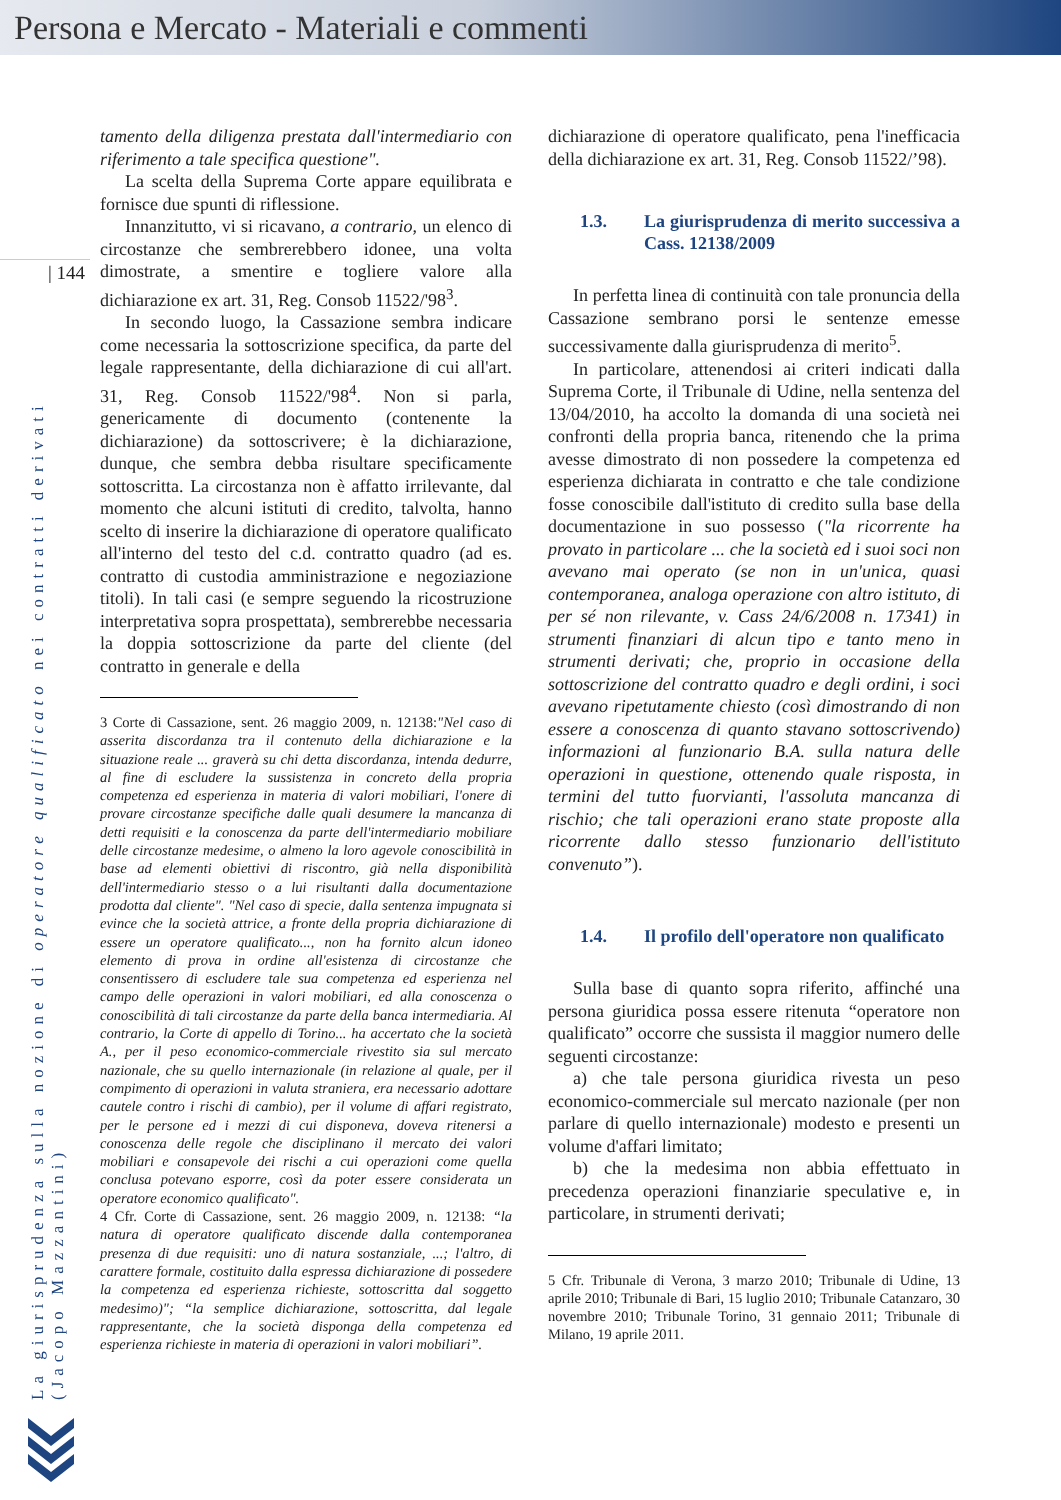Persona e Mercato - Materiali e commenti
| 144
La giurisprudenza sulla nozione di operatore qualificato nei contratti derivati (Jacopo Mazzantini)
tamento della diligenza prestata dall'intermediario con riferimento a tale specifica questione".
La scelta della Suprema Corte appare equilibrata e fornisce due spunti di riflessione.
Innanzitutto, vi si ricavano, a contrario, un elenco di circostanze che sembrerebbero idonee, una volta dimostrate, a smentire e togliere valore alla dichiarazione ex art. 31, Reg. Consob 11522/'98<sup>3</sup>.
In secondo luogo, la Cassazione sembra indicare come necessaria la sottoscrizione specifica, da parte del legale rappresentante, della dichiarazione di cui all'art. 31, Reg. Consob 11522/'98<sup>4</sup>. Non si parla, genericamente di documento (contenente la dichiarazione) da sottoscrivere; è la dichiarazione, dunque, che sembra debba risultare specificamente sottoscritta. La circostanza non è affatto irrilevante, dal momento che alcuni istituti di credito, talvolta, hanno scelto di inserire la dichiarazione di operatore qualificato all'interno del testo del c.d. contratto quadro (ad es. contratto di custodia amministrazione e negoziazione titoli). In tali casi (e sempre seguendo la ricostruzione interpretativa sopra prospettata), sembrerebbe necessaria la doppia sottoscrizione da parte del cliente (del contratto in generale e della
3 Corte di Cassazione, sent. 26 maggio 2009, n. 12138:"Nel caso di asserita discordanza tra il contenuto della dichiarazione e la situazione reale ... graverà su chi detta discordanza, intenda dedurre, al fine di escludere la sussistenza in concreto della propria competenza ed esperienza in materia di valori mobiliari, l'onere di provare circostanze specifiche dalle quali desumere la mancanza di detti requisiti e la conoscenza da parte dell'intermediario mobiliare delle circostanze medesime, o almeno la loro agevole conoscibilità in base ad elementi obiettivi di riscontro, già nella disponibilità dell'intermediario stesso o a lui risultanti dalla documentazione prodotta dal cliente". "Nel caso di specie, dalla sentenza impugnata si evince che la società attrice, a fronte della propria dichiarazione di essere un operatore qualificato..., non ha fornito alcun idoneo elemento di prova in ordine all'esistenza di circostanze che consentissero di escludere tale sua competenza ed esperienza nel campo delle operazioni in valori mobiliari, ed alla conoscenza o conoscibilità di tali circostanze da parte della banca intermediaria. Al contrario, la Corte di appello di Torino... ha accertato che la società A., per il peso economico-commerciale rivestito sia sul mercato nazionale, che su quello internazionale (in relazione al quale, per il compimento di operazioni in valuta straniera, era necessario adottare cautele contro i rischi di cambio), per il volume di affari registrato, per le persone ed i mezzi di cui disponeva, doveva ritenersi a conoscenza delle regole che disciplinano il mercato dei valori mobiliari e consapevole dei rischi a cui operazioni come quella conclusa potevano esporre, così da poter essere considerata un operatore economico qualificato".
4 Cfr. Corte di Cassazione, sent. 26 maggio 2009, n. 12138: “la natura di operatore qualificato discende dalla contemporanea presenza di due requisiti: uno di natura sostanziale, ...; l'altro, di carattere formale, costituito dalla espressa dichiarazione di possedere la competenza ed esperienza richieste, sottoscritta dal soggetto medesimo)"; “la semplice dichiarazione, sottoscritta, dal legale rappresentante, che la società disponga della competenza ed esperienza richieste in materia di operazioni in valori mobiliari”.
dichiarazione di operatore qualificato, pena l'inefficacia della dichiarazione ex art. 31, Reg. Consob 11522/’98).
1.3. La giurisprudenza di merito successiva a Cass. 12138/2009
In perfetta linea di continuità con tale pronuncia della Cassazione sembrano porsi le sentenze emesse successivamente dalla giurisprudenza di merito<sup>5</sup>.
In particolare, attenendosi ai criteri indicati dalla Suprema Corte, il Tribunale di Udine, nella sentenza del 13/04/2010, ha accolto la domanda di una società nei confronti della propria banca, ritenendo che la prima avesse dimostrato di non possedere la competenza ed esperienza dichiarata in contratto e che tale condizione fosse conoscibile dall'istituto di credito sulla base della documentazione in suo possesso ("la ricorrente ha provato in particolare ... che la società ed i suoi soci non avevano mai operato (se non in un'unica, quasi contemporanea, analoga operazione con altro istituto, di per sé non rilevante, v. Cass 24/6/2008 n. 17341) in strumenti finanziari di alcun tipo e tanto meno in strumenti derivati; che, proprio in occasione della sottoscrizione del contratto quadro e degli ordini, i soci avevano ripetutamente chiesto (così dimostrando di non essere a conoscenza di quanto stavano sottoscrivendo) informazioni al funzionario B.A. sulla natura delle operazioni in questione, ottenendo quale risposta, in termini del tutto fuorvianti, l'assoluta mancanza di rischio; che tali operazioni erano state proposte alla ricorrente dallo stesso funzionario dell'istituto convenuto”).
1.4. Il profilo dell'operatore non qualificato
Sulla base di quanto sopra riferito, affinché una persona giuridica possa essere ritenuta “operatore non qualificato” occorre che sussista il maggior numero delle seguenti circostanze:
a) che tale persona giuridica rivesta un peso economico-commerciale sul mercato nazionale (per non parlare di quello internazionale) modesto e presenti un volume d'affari limitato;
b) che la medesima non abbia effettuato in precedenza operazioni finanziarie speculative e, in particolare, in strumenti derivati;
5 Cfr. Tribunale di Verona, 3 marzo 2010; Tribunale di Udine, 13 aprile 2010; Tribunale di Bari, 15 luglio 2010; Tribunale Catanzaro, 30 novembre 2010; Tribunale Torino, 31 gennaio 2011; Tribunale di Milano, 19 aprile 2011.